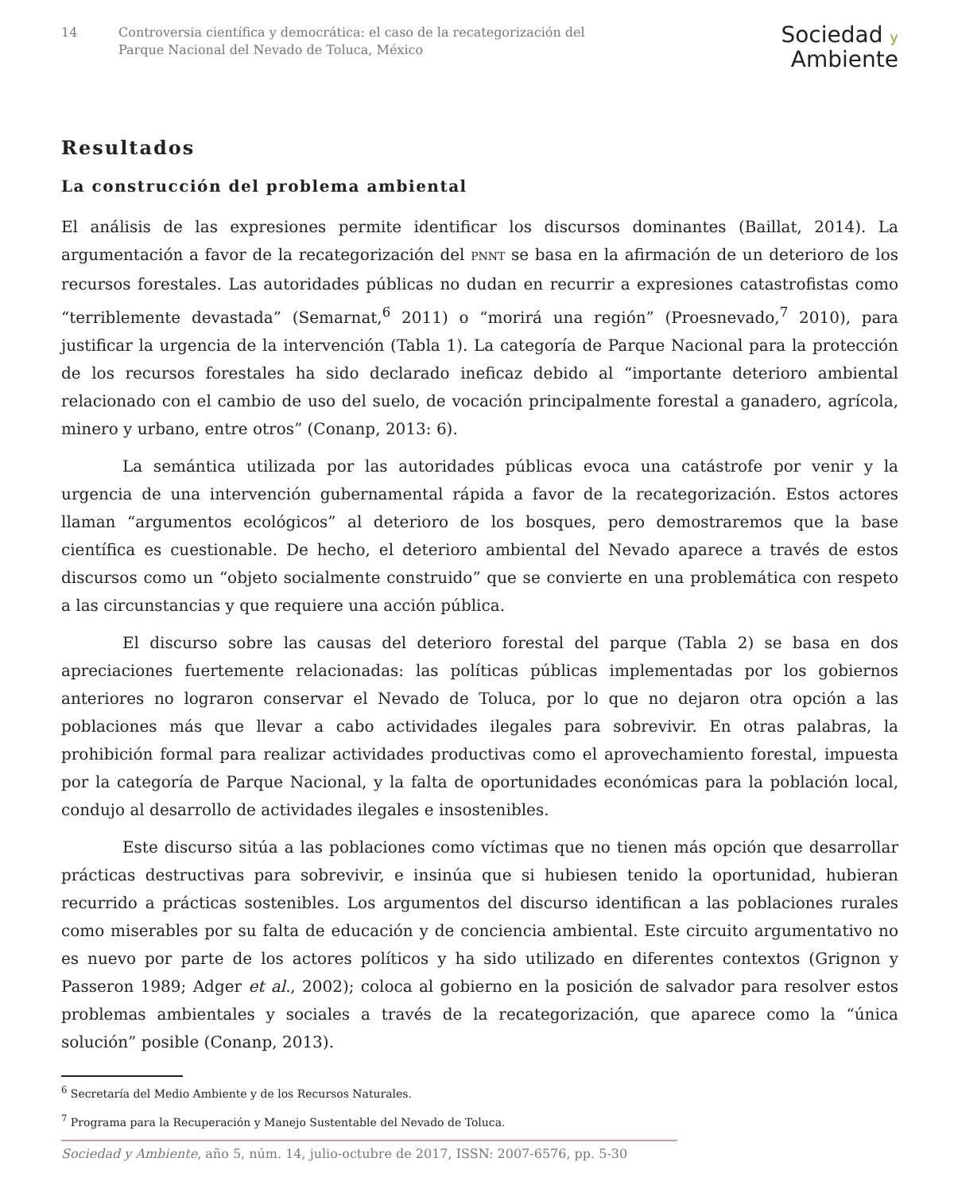14 Controversia científica y democrática: el caso de la recategorización del
Parque Nacional del Nevado de Toluca, México
Sociedad y
Ambiente
Resultados
La construcción del problema ambiental
El análisis de las expresiones permite identificar los discursos dominantes (Baillat, 2014). La argumentación a favor de la recategorización del PNNT se basa en la afirmación de un deterioro de los recursos forestales. Las autoridades públicas no dudan en recurrir a expresiones catastrofistas como “terriblemente devastada” (Semarnat,<sup>6</sup> 2011) o “morirá una región” (Proesnevado,<sup>7</sup> 2010), para justificar la urgencia de la intervención (Tabla 1). La categoría de Parque Nacional para la protección de los recursos forestales ha sido declarado ineficaz debido al “importante deterioro ambiental relacionado con el cambio de uso del suelo, de vocación principalmente forestal a ganadero, agrícola, minero y urbano, entre otros” (Conanp, 2013: 6).
La semántica utilizada por las autoridades públicas evoca una catástrofe por venir y la urgencia de una intervención gubernamental rápida a favor de la recategorización. Estos actores llaman “argumentos ecológicos” al deterioro de los bosques, pero demostraremos que la base científica es cuestionable. De hecho, el deterioro ambiental del Nevado aparece a través de estos discursos como un “objeto socialmente construido” que se convierte en una problemática con respeto a las circunstancias y que requiere una acción pública.
El discurso sobre las causas del deterioro forestal del parque (Tabla 2) se basa en dos apreciaciones fuertemente relacionadas: las políticas públicas implementadas por los gobiernos anteriores no lograron conservar el Nevado de Toluca, por lo que no dejaron otra opción a las poblaciones más que llevar a cabo actividades ilegales para sobrevivir. En otras palabras, la prohibición formal para realizar actividades productivas como el aprovechamiento forestal, impuesta por la categoría de Parque Nacional, y la falta de oportunidades económicas para la población local, condujo al desarrollo de actividades ilegales e insostenibles.
Este discurso sitúa a las poblaciones como víctimas que no tienen más opción que desarrollar prácticas destructivas para sobrevivir, e insinúa que si hubiesen tenido la oportunidad, hubieran recurrido a prácticas sostenibles. Los argumentos del discurso identifican a las poblaciones rurales como miserables por su falta de educación y de conciencia ambiental. Este circuito argumentativo no es nuevo por parte de los actores políticos y ha sido utilizado en diferentes contextos (Grignon y Passeron 1989; Adger et al., 2002); coloca al gobierno en la posición de salvador para resolver estos problemas ambientales y sociales a través de la recategorización, que aparece como la “única solución” posible (Conanp, 2013).
<sup>6</sup> Secretaría del Medio Ambiente y de los Recursos Naturales.
<sup>7</sup> Programa para la Recuperación y Manejo Sustentable del Nevado de Toluca.
Sociedad y Ambiente, año 5, núm. 14, julio-octubre de 2017, ISSN: 2007-6576, pp. 5-30